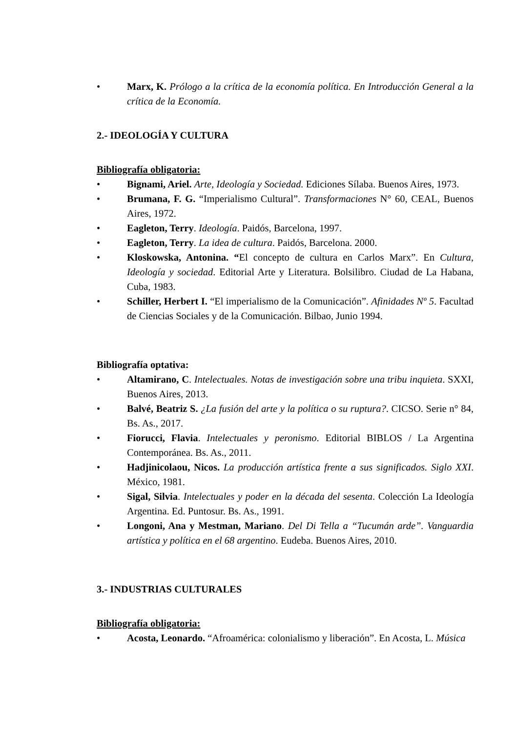• Marx, K. Prólogo a la crítica de la economía política. En Introducción General a la crítica de la Economía.
2.- IDEOLOGÍA Y CULTURA
Bibliografía obligatoria:
• Bignami, Ariel. Arte, Ideología y Sociedad. Ediciones Sílaba. Buenos Aires, 1973.
• Brumana, F. G. “Imperialismo Cultural”. Transformaciones N° 60, CEAL, Buenos Aires, 1972.
• Eagleton, Terry. Ideología. Paidós, Barcelona, 1997.
• Eagleton, Terry. La idea de cultura. Paidós, Barcelona. 2000.
• Kloskowska, Antonina. “El concepto de cultura en Carlos Marx”. En Cultura, Ideología y sociedad. Editorial Arte y Literatura. Bolsilibro. Ciudad de La Habana, Cuba, 1983.
• Schiller, Herbert I. “El imperialismo de la Comunicación”. Afinidades Nº 5. Facultad de Ciencias Sociales y de la Comunicación. Bilbao, Junio 1994.
Bibliografía optativa:
• Altamirano, C. Intelectuales. Notas de investigación sobre una tribu inquieta. SXXI, Buenos Aires, 2013.
• Balvé, Beatriz S. ¿La fusión del arte y la política o su ruptura?. CICSO. Serie n° 84, Bs. As., 2017.
• Fiorucci, Flavia. Intelectuales y peronismo. Editorial BIBLOS / La Argentina Contemporánea. Bs. As., 2011.
• Hadjinicolaou, Nicos. La producción artística frente a sus significados. Siglo XXI. México, 1981.
• Sigal, Silvia. Intelectuales y poder en la década del sesenta. Colección La Ideología Argentina. Ed. Puntosur. Bs. As., 1991.
• Longoni, Ana y Mestman, Mariano. Del Di Tella a “Tucumán arde”. Vanguardia artística y política en el 68 argentino. Eudeba. Buenos Aires, 2010.
3.- INDUSTRIAS CULTURALES
Bibliografía obligatoria:
• Acosta, Leonardo. “Afroamérica: colonialismo y liberación”. En Acosta, L. Música